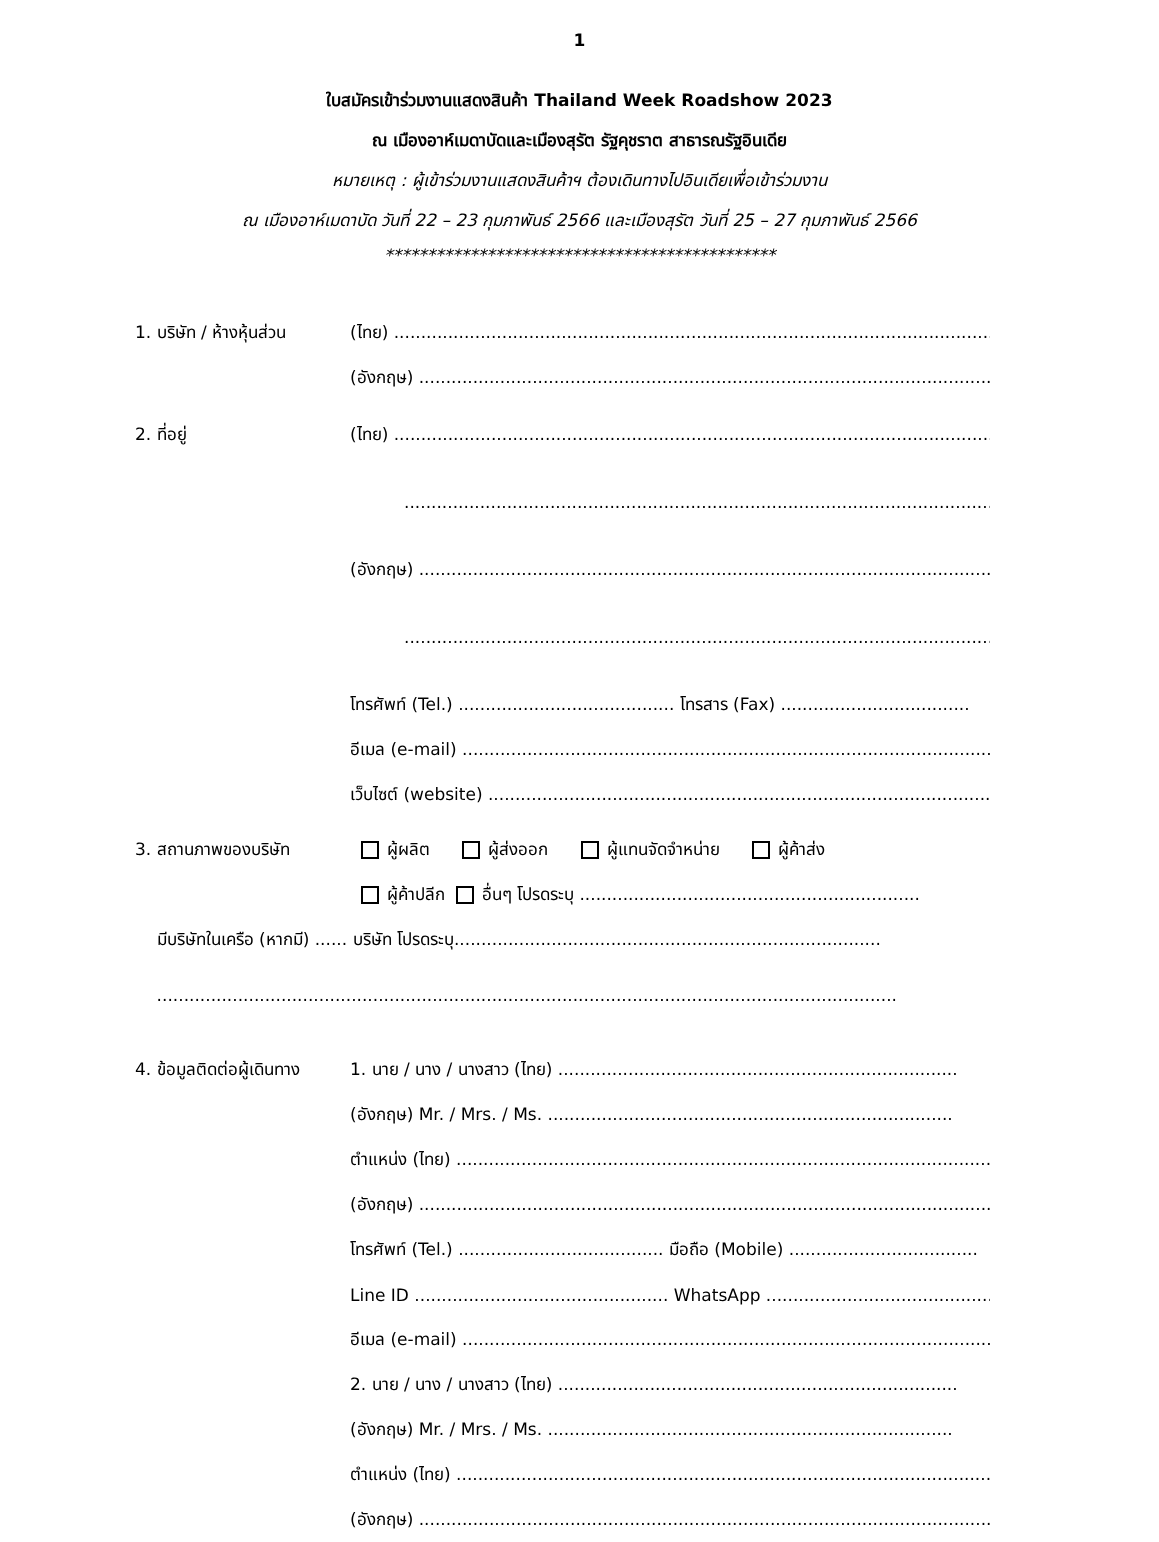1
ใบสมัครเข้าร่วมงานแสดงสินค้า Thailand Week Roadshow 2023
ณ เมืองอาห์เมดาบัดและเมืองสุรัต รัฐคุชราต สาธารณรัฐอินเดีย
หมายเหตุ : ผู้เข้าร่วมงานแสดงสินค้าฯ ต้องเดินทางไปอินเดียเพื่อเข้าร่วมงาน
ณ เมืองอาห์เมดาบัด วันที่ 22 – 23 กุมภาพันธ์ 2566 และเมืองสุรัต วันที่ 25 – 27 กุมภาพันธ์ 2566
**********************************************
1. บริษัท / ห้างหุ้นส่วน (ไทย) ..........................................................................................................................
(อังกฤษ) .......................................................................................................................
2. ที่อยู่ (ไทย) ..........................................................................................................................
.......................................................................................................................
(อังกฤษ) .......................................................................................................................
.......................................................................................................................
โทรศัพท์ (Tel.) ........................................ โทรสาร (Fax) ...................................
อีเมล (e-mail) .......................................................................................................
เว็บไซต์ (website) ................................................................................................
3. สถานภาพของบริษัท ผู้ผลิต ผู้ส่งออก ผู้แทนจัดจำหน่าย ผู้ค้าส่ง
ผู้ค้าปลีก อื่นๆ โปรดระบุ ...............................................................
มีบริษัทในเครือ (หากมี) ...... บริษัท โปรดระบุ...............................................................................
.........................................................................................................................................
4. ข้อมูลติดต่อผู้เดินทาง 1. นาย / นาง / นางสาว (ไทย) ..........................................................................
(อังกฤษ) Mr. / Mrs. / Ms. ...........................................................................
ตำแหน่ง (ไทย) ......................................................................................................
(อังกฤษ) ..........................................................................................................
โทรศัพท์ (Tel.) ...................................... มือถือ (Mobile) ...................................
Line ID ............................................... WhatsApp ............................................
อีเมล (e-mail) ......................................................................................................
2. นาย / นาง / นางสาว (ไทย) ..........................................................................
(อังกฤษ) Mr. / Mrs. / Ms. ...........................................................................
ตำแหน่ง (ไทย) ......................................................................................................
(อังกฤษ) ..........................................................................................................